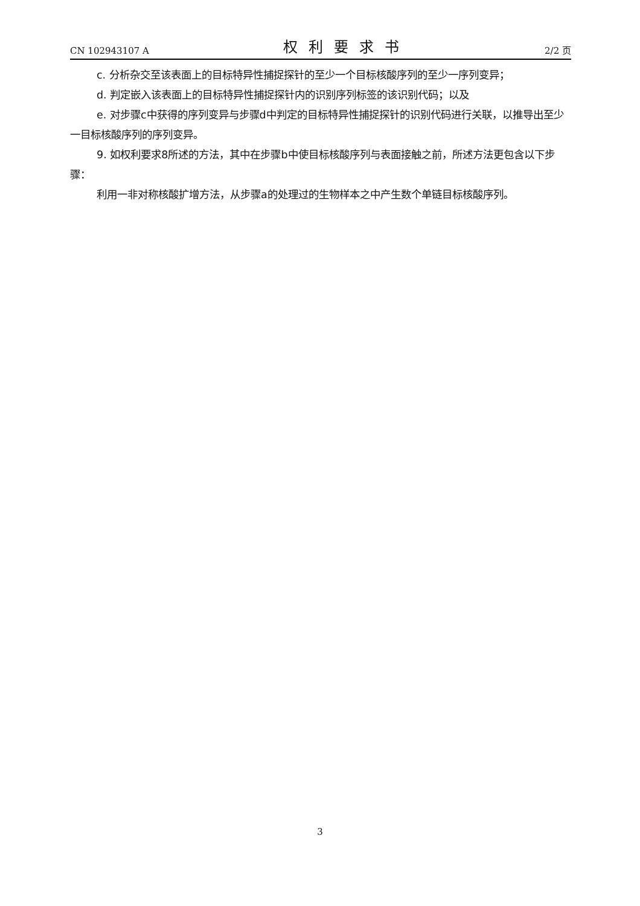CN 102943107 A 权利要求书 2/2 页
c. 分析杂交至该表面上的目标特异性捕捉探针的至少一个目标核酸序列的至少一序列变异；
d. 判定嵌入该表面上的目标特异性捕捉探针内的识别序列标签的该识别代码；以及
e. 对步骤c中获得的序列变异与步骤d中判定的目标特异性捕捉探针的识别代码进行关联，以推导出至少一目标核酸序列的序列变异。
9. 如权利要求8所述的方法，其中在步骤b中使目标核酸序列与表面接触之前，所述方法更包含以下步骤：
利用一非对称核酸扩增方法，从步骤a的处理过的生物样本之中产生数个单链目标核酸序列。
3